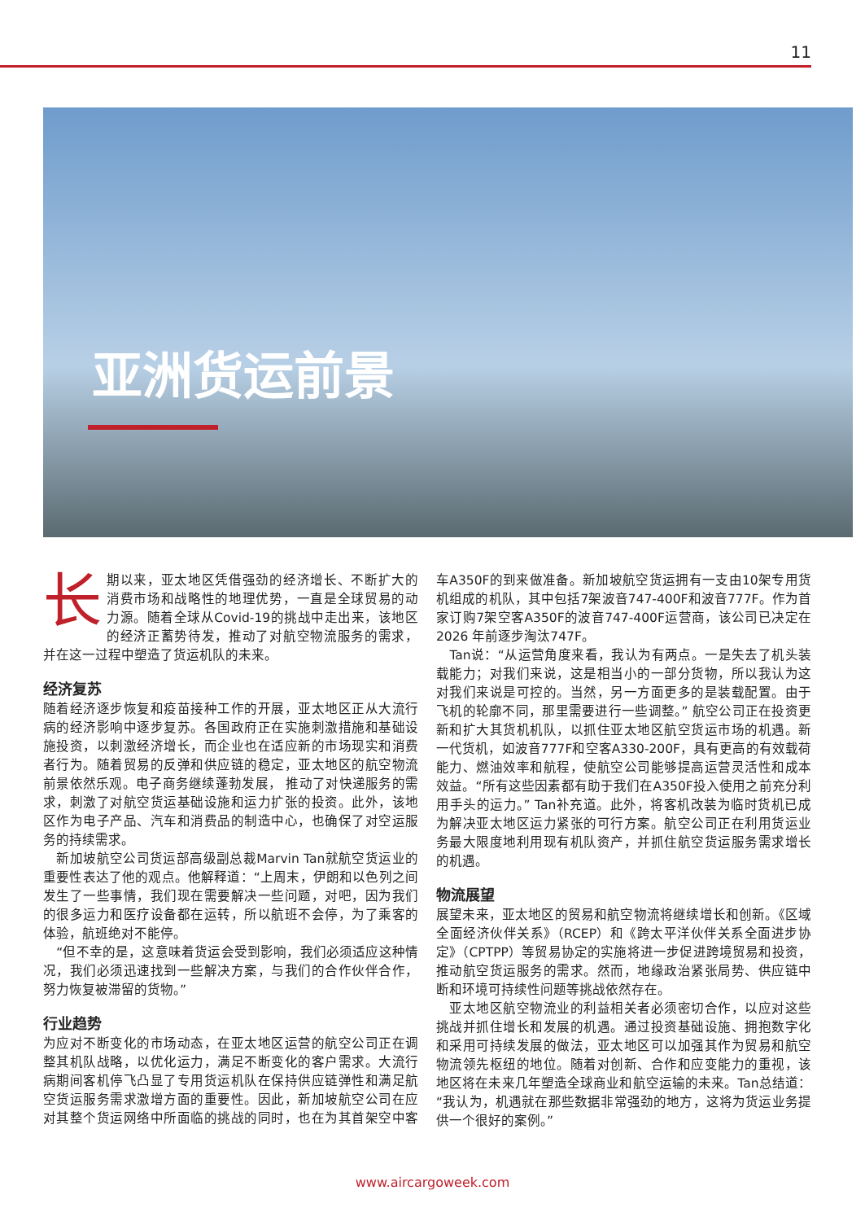11
亚洲货运前景
长期以来，亚太地区凭借强劲的经济增长、不断扩大的消费市场和战略性的地理优势，一直是全球贸易的动力源。随着全球从Covid-19的挑战中走出来，该地区的经济正蓄势待发，推动了对航空物流服务的需求，并在这一过程中塑造了货运机队的未来。
经济复苏
随着经济逐步恢复和疫苗接种工作的开展，亚太地区正从大流行病的经济影响中逐步复苏。各国政府正在实施刺激措施和基础设施投资，以刺激经济增长，而企业也在适应新的市场现实和消费者行为。随着贸易的反弹和供应链的稳定，亚太地区的航空物流前景依然乐观。电子商务继续蓬勃发展， 推动了对快递服务的需求，刺激了对航空货运基础设施和运力扩张的投资。此外，该地区作为电子产品、汽车和消费品的制造中心，也确保了对空运服务的持续需求。
　新加坡航空公司货运部高级副总裁Marvin Tan就航空货运业的重要性表达了他的观点。他解释道：“上周末，伊朗和以色列之间发生了一些事情，我们现在需要解决一些问题，对吧，因为我们的很多运力和医疗设备都在运转，所以航班不会停，为了乘客的体验，航班绝对不能停。
　“但不幸的是，这意味着货运会受到影响，我们必须适应这种情况，我们必须迅速找到一些解决方案，与我们的合作伙伴合作，努力恢复被滞留的货物。”
行业趋势
为应对不断变化的市场动态，在亚太地区运营的航空公司正在调整其机队战略，以优化运力，满足不断变化的客户需求。大流行病期间客机停飞凸显了专用货运机队在保持供应链弹性和满足航空货运服务需求激增方面的重要性。因此，新加坡航空公司在应对其整个货运网络中所面临的挑战的同时，也在为其首架空中客车A350F的到来做准备。新加坡航空货运拥有一支由10架专用货机组成的机队，其中包括7架波音747-400F和波音777F。作为首家订购7架空客A350F的波音747-400F运营商，该公司已决定在2026 年前逐步淘汰747F。
　Tan说：“从运营角度来看，我认为有两点。一是失去了机头装载能力；对我们来说，这是相当小的一部分货物，所以我认为这对我们来说是可控的。当然，另一方面更多的是装载配置。由于飞机的轮廓不同，那里需要进行一些调整。” 航空公司正在投资更新和扩大其货机机队，以抓住亚太地区航空货运市场的机遇。新一代货机，如波音777F和空客A330-200F，具有更高的有效载荷能力、燃油效率和航程，使航空公司能够提高运营灵活性和成本效益。“所有这些因素都有助于我们在A350F投入使用之前充分利用手头的运力。” Tan补充道。此外，将客机改装为临时货机已成为解决亚太地区运力紧张的可行方案。航空公司正在利用货运业务最大限度地利用现有机队资产，并抓住航空货运服务需求增长的机遇。
物流展望
展望未来，亚太地区的贸易和航空物流将继续增长和创新。《区域全面经济伙伴关系》（RCEP）和《跨太平洋伙伴关系全面进步协定》（CPTPP）等贸易协定的实施将进一步促进跨境贸易和投资，推动航空货运服务的需求。然而，地缘政治紧张局势、供应链中断和环境可持续性问题等挑战依然存在。
　亚太地区航空物流业的利益相关者必须密切合作，以应对这些挑战并抓住增长和发展的机遇。通过投资基础设施、拥抱数字化和采用可持续发展的做法，亚太地区可以加强其作为贸易和航空物流领先枢纽的地位。随着对创新、合作和应变能力的重视，该地区将在未来几年塑造全球商业和航空运输的未来。Tan总结道：“我认为，机遇就在那些数据非常强劲的地方，这将为货运业务提供一个很好的案例。”
www.aircargoweek.com